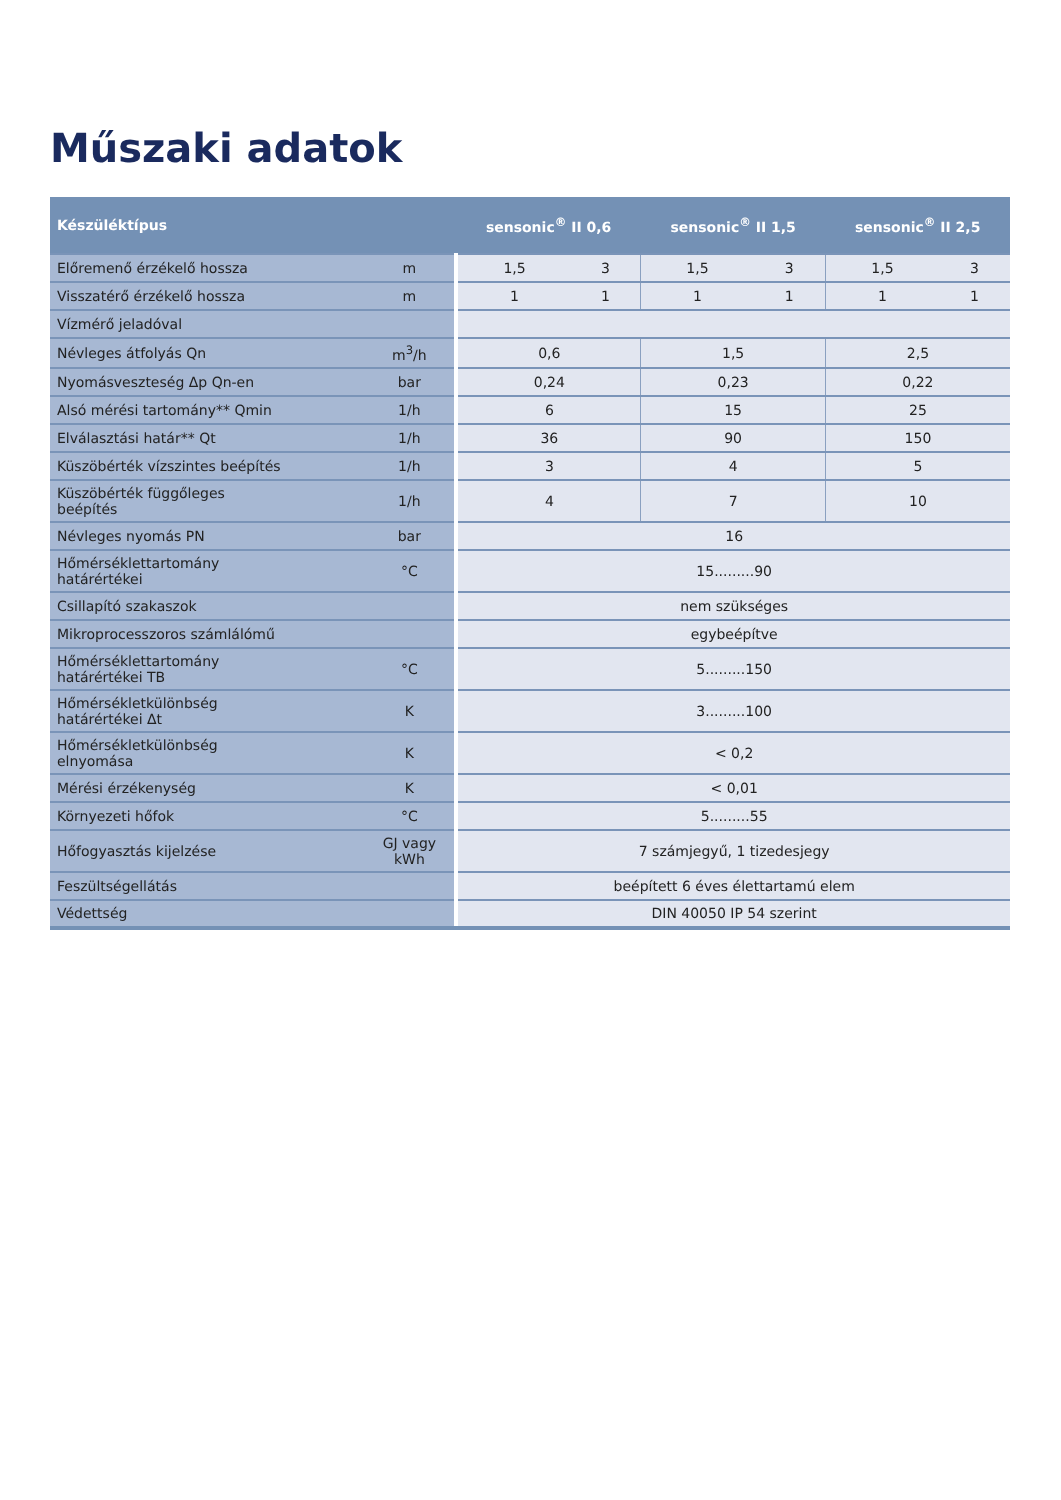Műszaki adatok
| Készüléktípus | | sensonic<sup>®</sup> II 0,6 | | sensonic<sup>®</sup> II 1,5 | | sensonic<sup>®</sup> II 2,5 | |
| --- | --- | --- | --- | --- | --- | --- | --- |
| Előremenő érzékelő hossza | m | 1,5 | 3 | 1,5 | 3 | 1,5 | 3 |
| Visszatérő érzékelő hossza | m | 1 | 1 | 1 | 1 | 1 | 1 |
| Vízmérő jeladóval | | | | | | | |
| Névleges átfolyás Qn | m<sup>3</sup>/h | 0,6 | | 1,5 | | 2,5 | |
| Nyomásveszteség Δp Qn-en | bar | 0,24 | | 0,23 | | 0,22 | |
| Alsó mérési tartomány** Qmin | 1/h | 6 | | 15 | | 25 | |
| Elválasztási határ** Qt | 1/h | 36 | | 90 | | 150 | |
| Küszöbérték vízszintes beépítés | 1/h | 3 | | 4 | | 5 | |
| Küszöbérték függőleges beépítés | 1/h | 4 | | 7 | | 10 | |
| Névleges nyomás PN | bar | 16 | | | | | |
| Hőmérséklettartomány határértékei | °C | 15.........90 | | | | | |
| Csillapító szakaszok | | nem szükséges | | | | | |
| Mikroprocesszoros számlálómű | | egybeépítve | | | | | |
| Hőmérséklettartomány határértékei TB | °C | 5.........150 | | | | | |
| Hőmérsékletkülönbség határértékei Δt | K | 3.........100 | | | | | |
| Hőmérsékletkülönbség elnyomása | K | < 0,2 | | | | | |
| Mérési érzékenység | K | < 0,01 | | | | | |
| Környezeti hőfok | °C | 5.........55 | | | | | |
| Hőfogyasztás kijelzése | GJ vagy kWh | 7 számjegyű, 1 tizedesjegy | | | | | |
| Feszültségellátás | | beépített 6 éves élettartamú elem | | | | | |
| Védettség | | DIN 40050 IP 54 szerint | | | | | |